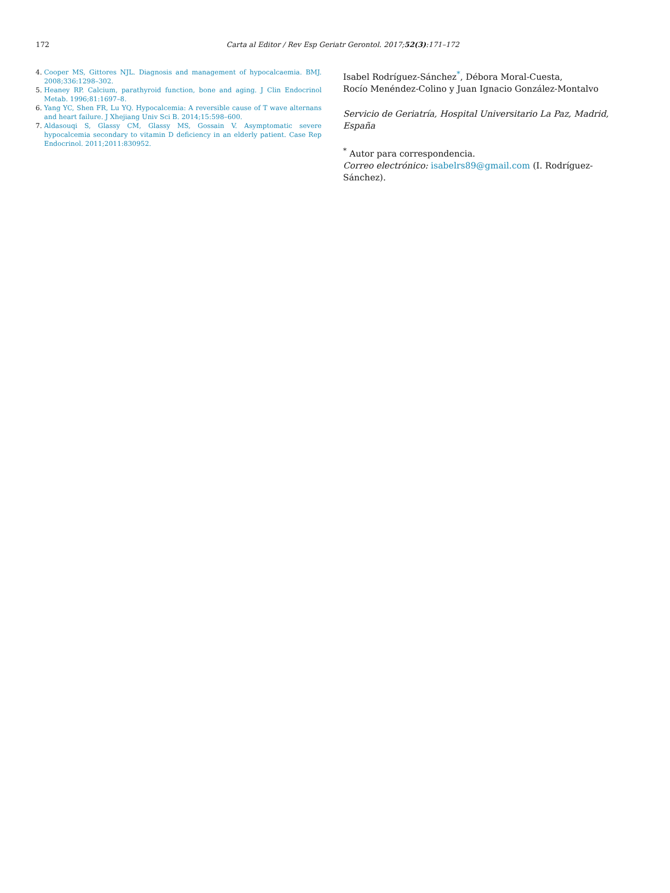172 Carta al Editor / Rev Esp Geriatr Gerontol. 2017;52(3):171–172
4. Cooper MS, Gittores NJL. Diagnosis and management of hypocalcaemia. BMJ. 2008;336:1298–302.
5. Heaney RP. Calcium, parathyroid function, bone and aging. J Clin Endocrinol Metab. 1996;81:1697–8.
6. Yang YC, Shen FR, Lu YQ. Hypocalcemia: A reversible cause of T wave alternans and heart failure. J Xhejiang Univ Sci B. 2014;15:598–600.
7. Aldasouqi S, Glassy CM, Glassy MS, Gossain V. Asymptomatic severe hypocalcemia secondary to vitamin D deficiency in an elderly patient. Case Rep Endocrinol. 2011;2011:830952.
Isabel Rodríguez-Sánchez<sup>*</sup>, Débora Moral-Cuesta,
Rocío Menéndez-Colino y Juan Ignacio González-Montalvo
Servicio de Geriatría, Hospital Universitario La Paz, Madrid, España
<sup>*</sup> Autor para correspondencia.
Correo electrónico: isabelrs89@gmail.com (I. Rodríguez-Sánchez).